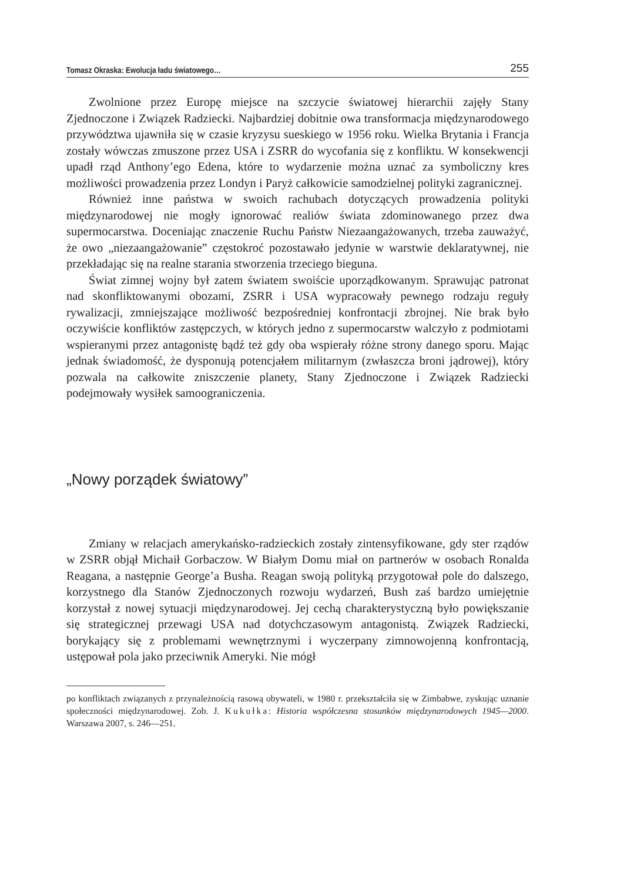Tomasz Okraska: Ewolucja ładu światowego… 255
Zwolnione przez Europę miejsce na szczycie światowej hierarchii zajęły Stany Zjednoczone i Związek Radziecki. Najbardziej dobitnie owa transformacja międzynarodowego przywództwa ujawniła się w czasie kryzysu sueskiego w 1956 roku. Wielka Brytania i Francja zostały wówczas zmuszone przez USA i ZSRR do wycofania się z konfliktu. W konsekwencji upadł rząd Anthony’ego Edena, które to wydarzenie można uznać za symboliczny kres możliwości prowadzenia przez Londyn i Paryż całkowicie samodzielnej polityki zagranicznej.
Również inne państwa w swoich rachubach dotyczących prowadzenia polityki międzynarodowej nie mogły ignorować realiów świata zdominowanego przez dwa supermocarstwa. Doceniając znaczenie Ruchu Państw Niezaangażowanych, trzeba zauważyć, że owo „niezaangażowanie” częstokroć pozostawało jedynie w warstwie deklaratywnej, nie przekładając się na realne starania stworzenia trzeciego bieguna.
Świat zimnej wojny był zatem światem swoiście uporządkowanym. Sprawując patronat nad skonfliktowanymi obozami, ZSRR i USA wypracowały pewnego rodzaju reguły rywalizacji, zmniejszające możliwość bezpośredniej konfrontacji zbrojnej. Nie brak było oczywiście konfliktów zastępczych, w których jedno z supermocarstw walczyło z podmiotami wspieranymi przez antagonistę bądź też gdy oba wspierały różne strony danego sporu. Mając jednak świadomość, że dysponują potencjałem militarnym (zwłaszcza broni jądrowej), który pozwala na całkowite zniszczenie planety, Stany Zjednoczone i Związek Radziecki podejmowały wysiłek samoograniczenia.
„Nowy porządek światowy”
Zmiany w relacjach amerykańsko-radzieckich zostały zintensyfikowane, gdy ster rządów w ZSRR objął Michaił Gorbaczow. W Białym Domu miał on partnerów w osobach Ronalda Reagana, a następnie George’a Busha. Reagan swoją polityką przygotował pole do dalszego, korzystnego dla Stanów Zjednoczonych rozwoju wydarzeń, Bush zaś bardzo umiejętnie korzystał z nowej sytuacji międzynarodowej. Jej cechą charakterystyczną było powiększanie się strategicznej przewagi USA nad dotychczasowym antagonistą. Związek Radziecki, borykający się z problemami wewnętrznymi i wyczerpany zimnowojenną konfrontacją, ustępował pola jako przeciwnik Ameryki. Nie mógł
po konfliktach związanych z przynależnością rasową obywateli, w 1980 r. przekształciła się w Zimbabwe, zyskując uznanie społeczności międzynarodowej. Zob. J. Kukułka: Historia współczesna stosunków międzynarodowych 1945—2000. Warszawa 2007, s. 246—251.